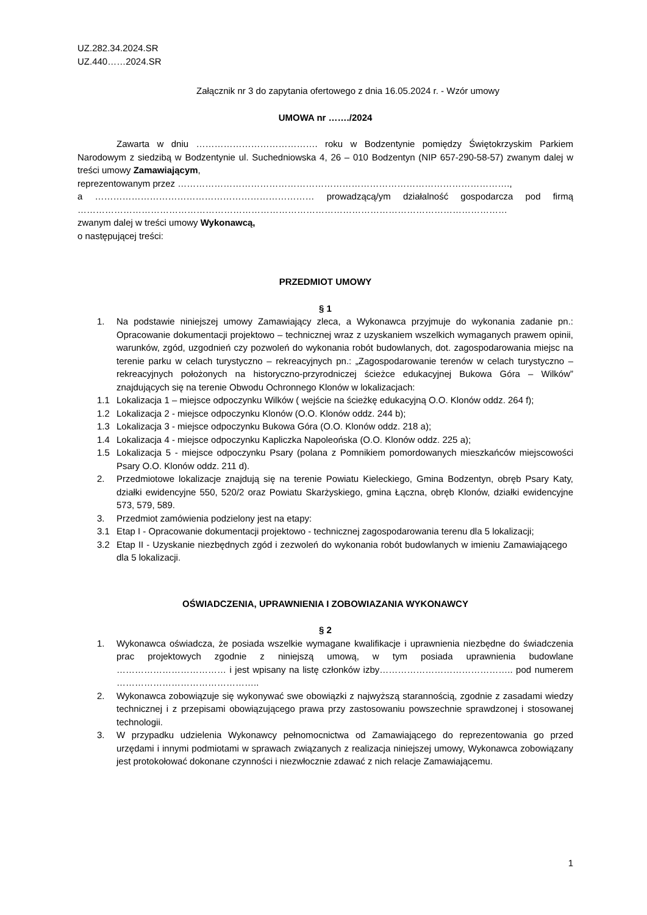UZ.282.34.2024.SR
UZ.440……2024.SR
Załącznik nr 3 do zapytania ofertowego z dnia 16.05.2024 r. - Wzór umowy
UMOWA nr ……./2024
Zawarta w dniu …………………………………. roku w Bodzentynie pomiędzy Świętokrzyskim Parkiem Narodowym z siedzibą w Bodzentynie ul. Suchedniowska 4, 26 – 010 Bodzentyn (NIP 657-290-58-57) zwanym dalej w treści umowy Zamawiającym,
reprezentowanym przez ……………………………………………………………………………………………….,
a ……………………………………………………………… prowadzącą/ym działalność gospodarcza pod firmą ……………………………………………………………………………………………………………………………
zwanym dalej w treści umowy Wykonawcą,
o następującej treści:
PRZEDMIOT UMOWY
§ 1
1. Na podstawie niniejszej umowy Zamawiający zleca, a Wykonawca przyjmuje do wykonania zadanie pn.: Opracowanie dokumentacji projektowo – technicznej wraz z uzyskaniem wszelkich wymaganych prawem opinii, warunków, zgód, uzgodnień czy pozwoleń do wykonania robót budowlanych, dot. zagospodarowania miejsc na terenie parku w celach turystyczno – rekreacyjnych pn.: „Zagospodarowanie terenów w celach turystyczno – rekreacyjnych położonych na historyczno-przyrodniczej ścieżce edukacyjnej Bukowa Góra – Wilków” znajdujących się na terenie Obwodu Ochronnego Klonów w lokalizacjach:
1.1 Lokalizacja 1 – miejsce odpoczynku Wilków ( wejście na ścieżkę edukacyjną O.O. Klonów oddz. 264 f);
1.2 Lokalizacja 2 - miejsce odpoczynku Klonów (O.O. Klonów oddz. 244 b);
1.3 Lokalizacja 3 - miejsce odpoczynku Bukowa Góra (O.O. Klonów oddz. 218 a);
1.4 Lokalizacja 4 - miejsce odpoczynku Kapliczka Napoleońska (O.O. Klonów oddz. 225 a);
1.5 Lokalizacja 5 - miejsce odpoczynku Psary (polana z Pomnikiem pomordowanych mieszkańców miejscowości Psary O.O. Klonów oddz. 211 d).
2. Przedmiotowe lokalizacje znajdują się na terenie Powiatu Kieleckiego, Gmina Bodzentyn, obręb Psary Katy, działki ewidencyjne 550, 520/2 oraz Powiatu Skarżyskiego, gmina Łączna, obręb Klonów, działki ewidencyjne 573, 579, 589.
3. Przedmiot zamówienia podzielony jest na etapy:
3.1 Etap I - Opracowanie dokumentacji projektowo - technicznej zagospodarowania terenu dla 5 lokalizacji;
3.2 Etap II - Uzyskanie niezbędnych zgód i zezwoleń do wykonania robót budowlanych w imieniu Zamawiającego dla 5 lokalizacji.
OŚWIADCZENIA, UPRAWNIENIA I ZOBOWIAZANIA WYKONAWCY
§ 2
1. Wykonawca oświadcza, że posiada wszelkie wymagane kwalifikacje i uprawnienia niezbędne do świadczenia prac projektowych zgodnie z niniejszą umową, w tym posiada uprawnienia budowlane ……………………………… i jest wpisany na listę członków izby…………………………………….. pod numerem ………………………………………..
2. Wykonawca zobowiązuje się wykonywać swe obowiązki z najwyższą starannością, zgodnie z zasadami wiedzy technicznej i z przepisami obowiązującego prawa przy zastosowaniu powszechnie sprawdzonej i stosowanej technologii.
3. W przypadku udzielenia Wykonawcy pełnomocnictwa od Zamawiającego do reprezentowania go przed urzędami i innymi podmiotami w sprawach związanych z realizacja niniejszej umowy, Wykonawca zobowiązany jest protokołować dokonane czynności i niezwłocznie zdawać z nich relacje Zamawiającemu.
1